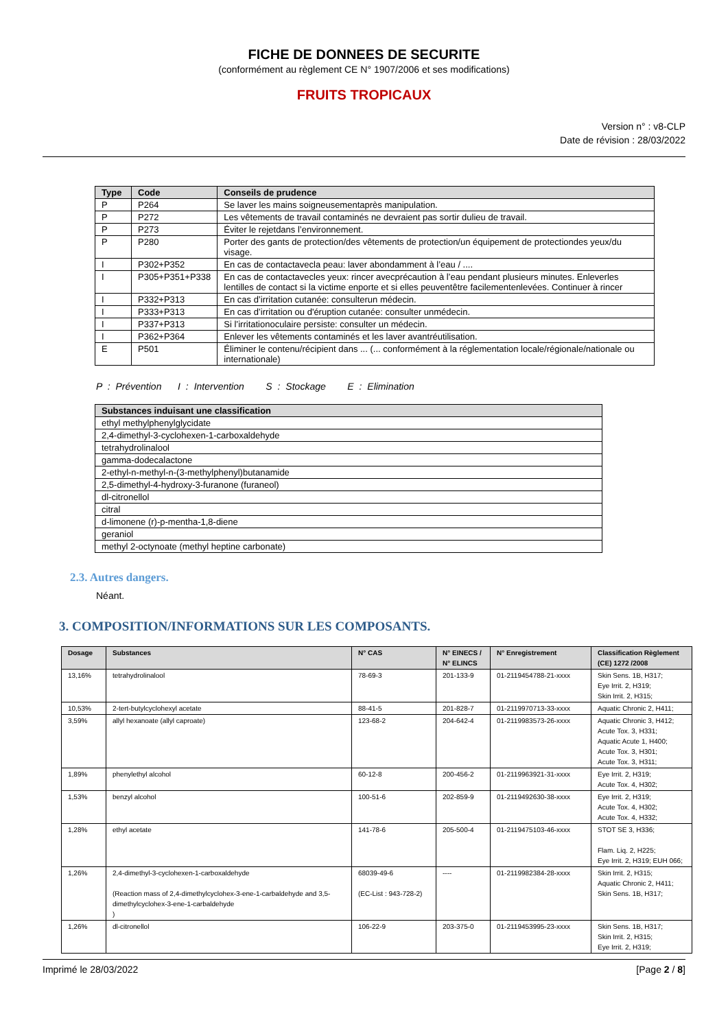FICHE DE DONNEES DE SECURITE
(conformément au règlement CE N° 1907/2006 et ses modifications)
FRUITS TROPICAUX
Version n° : v8-CLP
Date de révision : 28/03/2022
| Type | Code | Conseils de prudence |
| --- | --- | --- |
| P | P264 | Se laver les mains soigneusementaprès manipulation. |
| P | P272 | Les vêtements de travail contaminés ne devraient pas sortir dulieu de travail. |
| P | P273 | Éviter le rejetdans l’environnement. |
| P | P280 | Porter des gants de protection/des vêtements de protection/un équipement de protectiondes yeux/du visage. |
| I | P302+P352 | En cas de contactavecla peau: laver abondamment à l’eau / .... |
| I | P305+P351+P338 | En cas de contactavecles yeux: rincer avecprécaution à l’eau pendant plusieurs minutes. Enleverles lentilles de contact si la victime enporte et si elles peuventêtre facilementenlevées. Continuer à rincer |
| I | P332+P313 | En cas d’irritation cutanée: consulterun médecin. |
| I | P333+P313 | En cas d’irritation ou d'éruption cutanée: consulter unmédecin. |
| I | P337+P313 | Si l’irritationoculaire persiste: consulter un médecin. |
| I | P362+P364 | Enlever les vêtements contaminés et les laver avantréutilisation. |
| E | P501 | Éliminer le contenu/récipient dans ... (... conformément à la réglementation locale/régionale/nationale ou internationale) |
P : Prévention I : Intervention S : Stockage E : Elimination
| Substances induisant une classification |
| --- |
| ethyl methylphenylglycidate |
| 2,4-dimethyl-3-cyclohexen-1-carboxaldehyde |
| tetrahydrolinalool |
| gamma-dodecalactone |
| 2-ethyl-n-methyl-n-(3-methylphenyl)butanamide |
| 2,5-dimethyl-4-hydroxy-3-furanone (furaneol) |
| dl-citronellol |
| citral |
| d-limonene (r)-p-mentha-1,8-diene |
| geraniol |
| methyl 2-octynoate (methyl heptine carbonate) |
2.3. Autres dangers.
Néant.
3. COMPOSITION/INFORMATIONS SUR LES COMPOSANTS.
| Dosage | Substances | N° CAS | N° EINECS / N° ELINCS | N° Enregistrement | Classification Règlement (CE) 1272 /2008 |
| --- | --- | --- | --- | --- | --- |
| 13,16% | tetrahydrolinalool | 78-69-3 | 201-133-9 | 01-2119454788-21-xxxx | Skin Sens. 1B, H317; Eye Irrit. 2, H319; Skin Irrit. 2, H315; |
| 10,53% | 2-tert-butylcyclohexyl acetate | 88-41-5 | 201-828-7 | 01-2119970713-33-xxxx | Aquatic Chronic 2, H411; |
| 3,59% | allyl hexanoate (allyl caproate) | 123-68-2 | 204-642-4 | 01-2119983573-26-xxxx | Aquatic Chronic 3, H412; Acute Tox. 3, H331; Aquatic Acute 1, H400; Acute Tox. 3, H301; Acute Tox. 3, H311; |
| 1,89% | phenylethyl alcohol | 60-12-8 | 200-456-2 | 01-2119963921-31-xxxx | Eye Irrit. 2, H319; Acute Tox. 4, H302; |
| 1,53% | benzyl alcohol | 100-51-6 | 202-859-9 | 01-2119492630-38-xxxx | Eye Irrit. 2, H319; Acute Tox. 4, H302; Acute Tox. 4, H332; |
| 1,28% | ethyl acetate | 141-78-6 | 205-500-4 | 01-2119475103-46-xxxx | STOT SE 3, H336; Flam. Liq. 2, H225; Eye Irrit. 2, H319; EUH 066; |
| 1,26% | 2,4-dimethyl-3-cyclohexen-1-carboxaldehyde (Reaction mass of 2,4-dimethylcyclohex-3-ene-1-carbaldehyde and 3,5-dimethylcyclohex-3-ene-1-carbaldehyde ) | 68039-49-6 (EC-List : 943-728-2) | ---- | 01-2119982384-28-xxxx | Skin Irrit. 2, H315; Aquatic Chronic 2, H411; Skin Sens. 1B, H317; |
| 1,26% | dl-citronellol | 106-22-9 | 203-375-0 | 01-2119453995-23-xxxx | Skin Sens. 1B, H317; Skin Irrit. 2, H315; Eye Irrit. 2, H319; |
Imprimé le 28/03/2022 [Page 2 / 8]